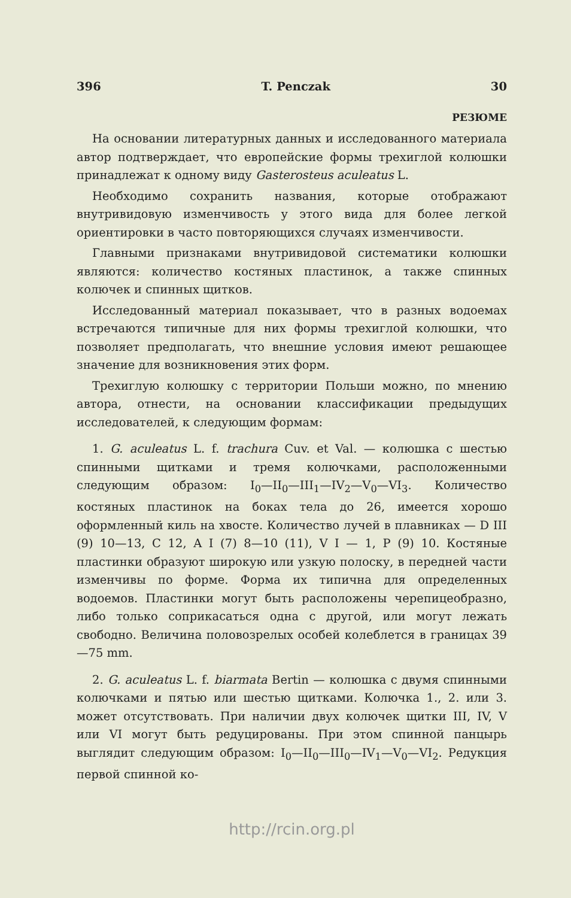396 T. Penczak 30
РЕЗЮМЕ
На основании литературных данных и исследованного материала автор подтверждает, что европейские формы трехиглой колюшки принадлежат к одному виду Gasterosteus aculeatus L.
Необходимо сохранить названия, которые отображают внутривидовую изменчивость у этого вида для более легкой ориентировки в часто повторяющихся случаях изменчивости.
Главными признаками внутривидовой систематики колюшки являются: количество костяных пластинок, а также спинных колючек и спинных щитков.
Исследованный материал показывает, что в разных водоемах встречаются типичные для них формы трехиглой колюшки, что позволяет предполагать, что внешние условия имеют решающее значение для возникновения этих форм.
Трехиглую колюшку с территории Польши можно, по мнению автора, отнести, на основании классификации предыдущих исследователей, к следующим формам:
1. G. aculeatus L. f. trachura Cuv. et Val. — колюшка с шестью спинными щитками и тремя колючками, расположенными следующим образом: I<sub>0</sub>—II<sub>0</sub>—III<sub>1</sub>—IV<sub>2</sub>—V<sub>0</sub>—VI<sub>3</sub>. Количество костяных пластинок на боках тела до 26, имеется хорошо оформленный киль на хвосте. Количество лучей в плавниках — D III (9) 10—13, C 12, A I (7) 8—10 (11), V I — 1, P (9) 10. Костяные пластинки образуют широкую или узкую полоску, в передней части изменчивы по форме. Форма их типична для определенных водоемов. Пластинки могут быть расположены черепицеобразно, либо только соприкасаться одна с другой, или могут лежать свободно. Величина половозрелых особей колеблется в границах 39—75 mm.
2. G. aculeatus L. f. biarmata Bertin — колюшка с двумя спинными колючками и пятью или шестью щитками. Колючка 1., 2. или 3. может отсутствовать. При наличии двух колючек щитки III, IV, V или VI могут быть редуцированы. При этом спинной панцырь выглядит следующим образом: I<sub>0</sub>—II<sub>0</sub>—III<sub>0</sub>—IV<sub>1</sub>—V<sub>0</sub>—VI<sub>2</sub>. Редукция первой спинной ко-
http://rcin.org.pl